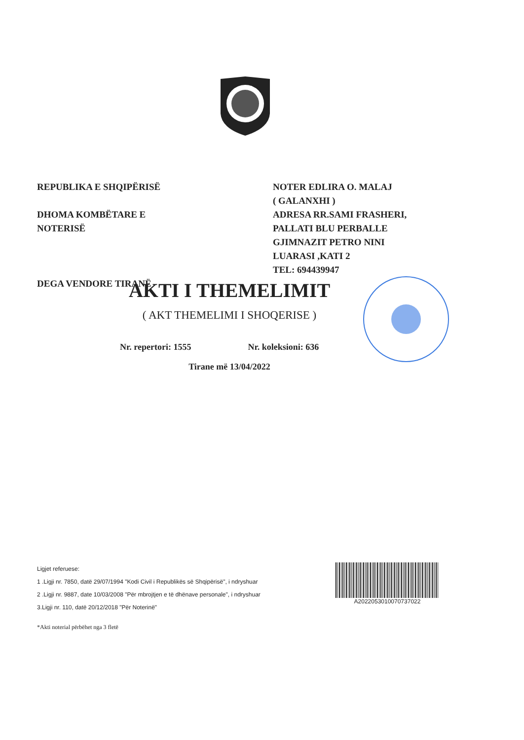REPUBLIKA E SHQIPËRISË
DHOMA KOMBËTARE E
NOTERISË
DEGA VENDORE TIRANË
NOTER EDLIRA O. MALAJ
( GALANXHI )
ADRESA RR.SAMI FRASHERI,
PALLATI BLU PERBALLE
GJIMNAZIT PETRO NINI
LUARASI ,KATI 2
TEL: 694439947
AKTI I THEMELIMIT
( AKT THEMELIMI I SHOQERISE )
Nr. repertori: 1555 Nr. koleksioni: 636
Tirane më 13/04/2022
Ligjet referuese:
1 .Ligji nr. 7850, datë 29/07/1994 "Kodi Civil i Republikës së Shqipërisë", i ndryshuar
2 .Ligji nr. 9887, date 10/03/2008 "Për mbrojtjen e të dhënave personale", i ndryshuar
3.Ligji nr. 110, datë 20/12/2018 "Për Noterinë"
*Akti noterial përbëhet nga 3 fletë
A2022053010070737022